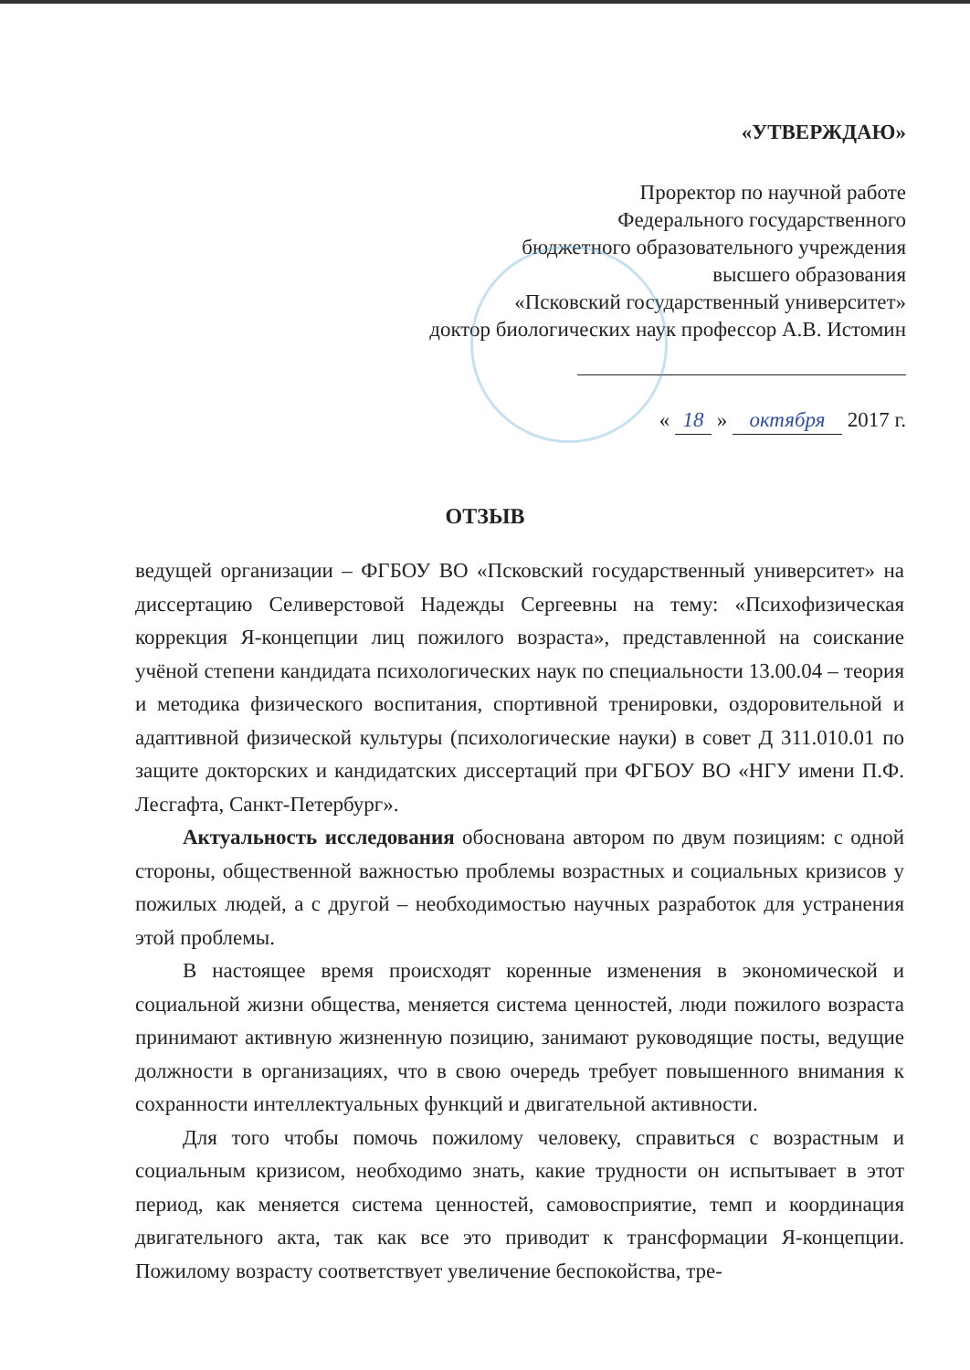«УТВЕРЖДАЮ»
Проректор по научной работе
Федерального государственного
бюджетного образовательного учреждения
высшего образования
«Псковский государственный университет»
доктор биологических наук профессор А.В. Истомин
« 18 » октября 2017 г.
ОТЗЫВ
ведущей организации – ФГБОУ ВО «Псковский государственный университет» на диссертацию Селиверстовой Надежды Сергеевны на тему: «Психофизическая коррекция Я-концепции лиц пожилого возраста», представленной на соискание учёной степени кандидата психологических наук по специальности 13.00.04 – теория и методика физического воспитания, спортивной тренировки, оздоровительной и адаптивной физической культуры (психологические науки) в совет Д 311.010.01 по защите докторских и кандидатских диссертаций при ФГБОУ ВО «НГУ имени П.Ф. Лесгафта, Санкт-Петербург».
Актуальность исследования обоснована автором по двум позициям: с одной стороны, общественной важностью проблемы возрастных и социальных кризисов у пожилых людей, а с другой – необходимостью научных разработок для устранения этой проблемы.
В настоящее время происходят коренные изменения в экономической и социальной жизни общества, меняется система ценностей, люди пожилого возраста принимают активную жизненную позицию, занимают руководящие посты, ведущие должности в организациях, что в свою очередь требует повышенного внимания к сохранности интеллектуальных функций и двигательной активности.
Для того чтобы помочь пожилому человеку, справиться с возрастным и социальным кризисом, необходимо знать, какие трудности он испытывает в этот период, как меняется система ценностей, самовосприятие, темп и координация двигательного акта, так как все это приводит к трансформации Я-концепции. Пожилому возрасту соответствует увеличение беспокойства, тре-